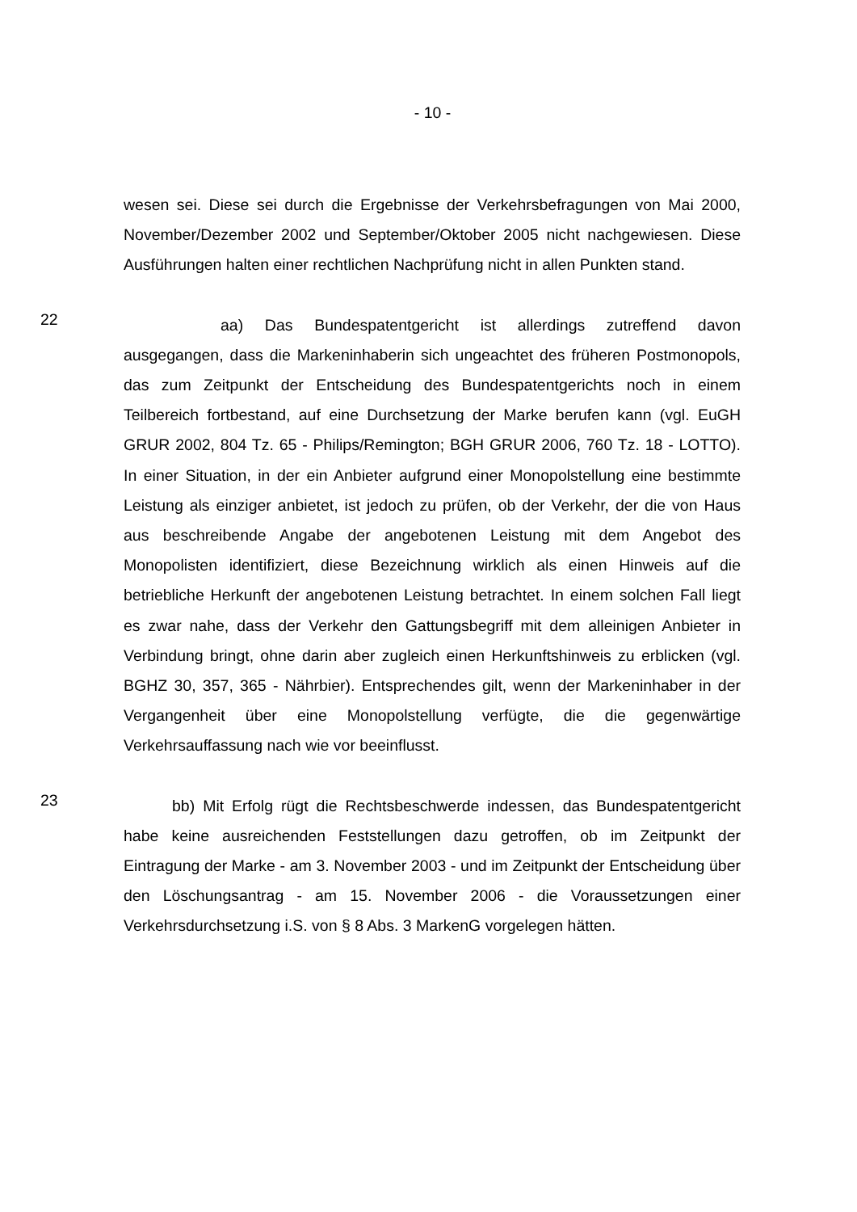- 10 -
wesen sei. Diese sei durch die Ergebnisse der Verkehrsbefragungen von Mai 2000, November/Dezember 2002 und September/Oktober 2005 nicht nachgewiesen. Diese Ausführungen halten einer rechtlichen Nachprüfung nicht in allen Punkten stand.
22
aa) Das Bundespatentgericht ist allerdings zutreffend davon ausgegangen, dass die Markeninhaberin sich ungeachtet des früheren Postmonopols, das zum Zeitpunkt der Entscheidung des Bundespatentgerichts noch in einem Teilbereich fortbestand, auf eine Durchsetzung der Marke berufen kann (vgl. EuGH GRUR 2002, 804 Tz. 65 - Philips/Remington; BGH GRUR 2006, 760 Tz. 18 - LOTTO). In einer Situation, in der ein Anbieter aufgrund einer Monopolstellung eine bestimmte Leistung als einziger anbietet, ist jedoch zu prüfen, ob der Verkehr, der die von Haus aus beschreibende Angabe der angebotenen Leistung mit dem Angebot des Monopolisten identifiziert, diese Bezeichnung wirklich als einen Hinweis auf die betriebliche Herkunft der angebotenen Leistung betrachtet. In einem solchen Fall liegt es zwar nahe, dass der Verkehr den Gattungsbegriff mit dem alleinigen Anbieter in Verbindung bringt, ohne darin aber zugleich einen Herkunftshinweis zu erblicken (vgl. BGHZ 30, 357, 365 - Nährbier). Entsprechendes gilt, wenn der Markeninhaber in der Vergangenheit über eine Monopolstellung verfügte, die die gegenwärtige Verkehrsauffassung nach wie vor beeinflusst.
23
bb) Mit Erfolg rügt die Rechtsbeschwerde indessen, das Bundespatentgericht habe keine ausreichenden Feststellungen dazu getroffen, ob im Zeitpunkt der Eintragung der Marke - am 3. November 2003 - und im Zeitpunkt der Entscheidung über den Löschungsantrag - am 15. November 2006 - die Voraussetzungen einer Verkehrsdurchsetzung i.S. von § 8 Abs. 3 MarkenG vorgelegen hätten.